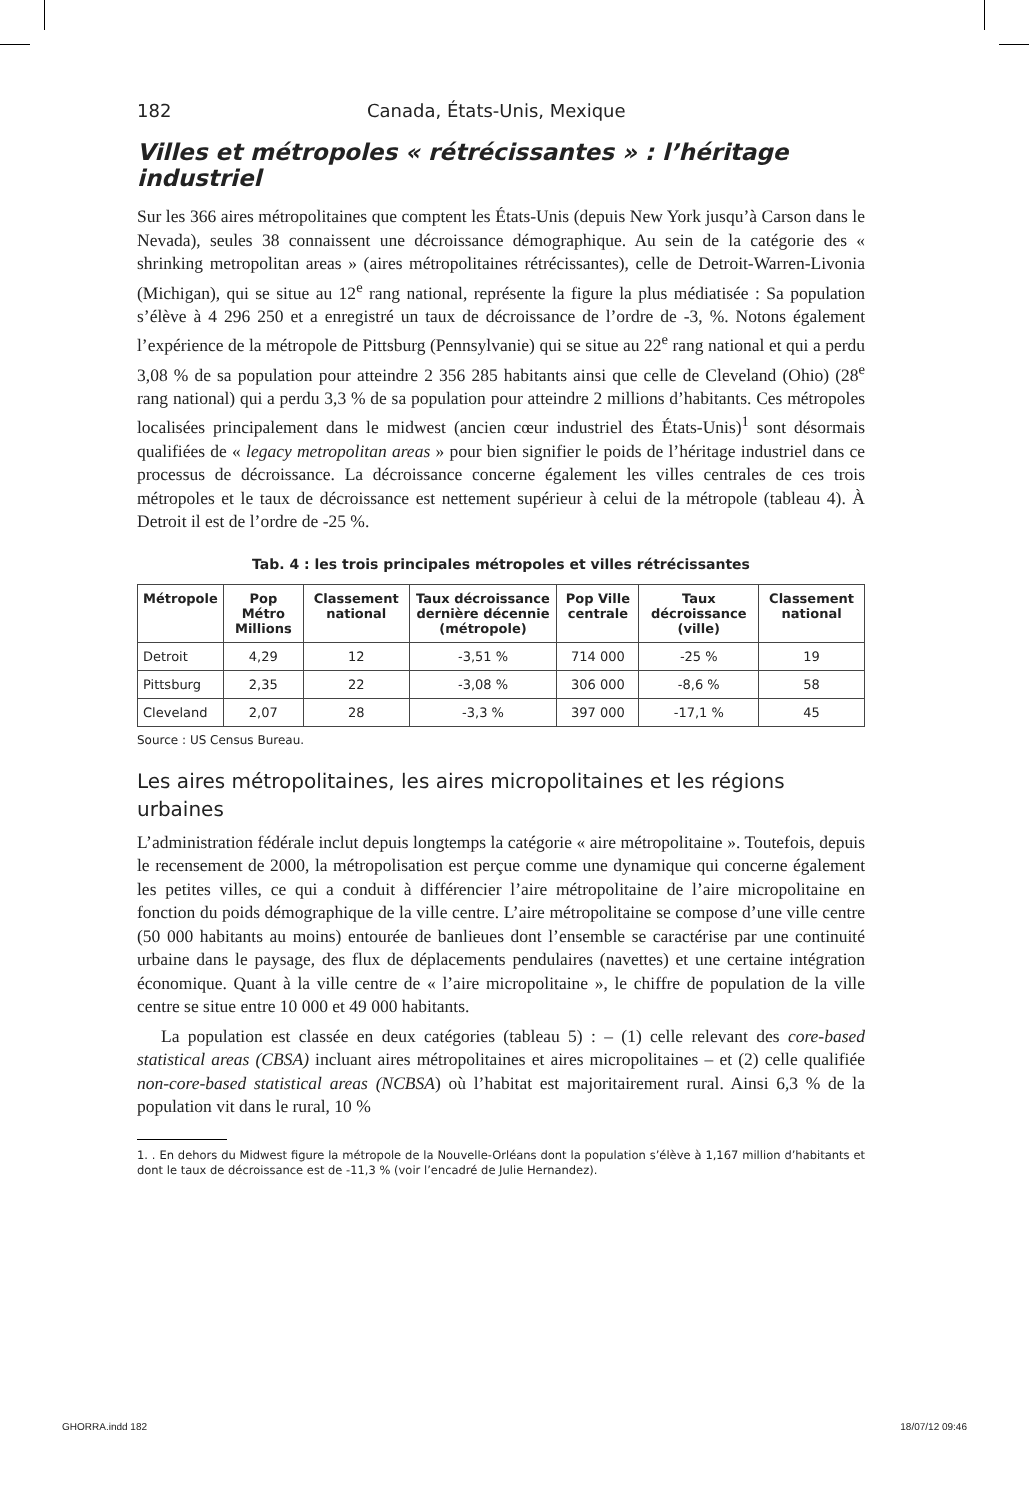182 Canada, États-Unis, Mexique
Villes et métropoles « rétrécissantes » : l’héritage industriel
Sur les 366 aires métropolitaines que comptent les États-Unis (depuis New York jusqu’à Carson dans le Nevada), seules 38 connaissent une décroissance démographique. Au sein de la catégorie des « shrinking metropolitan areas » (aires métropolitaines rétrécissantes), celle de Detroit-Warren-Livonia (Michigan), qui se situe au 12<sup>e</sup> rang national, représente la figure la plus médiatisée : Sa population s’élève à 4 296 250 et a enregistré un taux de décroissance de l’ordre de -3, %. Notons également l’expérience de la métropole de Pittsburg (Pennsylvanie) qui se situe au 22<sup>e</sup> rang national et qui a perdu 3,08 % de sa population pour atteindre 2 356 285 habitants ainsi que celle de Cleveland (Ohio) (28<sup>e</sup> rang national) qui a perdu 3,3 % de sa population pour atteindre 2 millions d’habitants. Ces métropoles localisées principalement dans le midwest (ancien cœur industriel des États-Unis)<sup>1</sup> sont désormais qualifiées de « legacy metropolitan areas » pour bien signifier le poids de l’héritage industriel dans ce processus de décroissance. La décroissance concerne également les villes centrales de ces trois métropoles et le taux de décroissance est nettement supérieur à celui de la métropole (tableau 4). À Detroit il est de l’ordre de -25 %.
Tab. 4 : les trois principales métropoles et villes rétrécissantes
| Métropole | Pop Métro Millions | Classement national | Taux décroissance dernière décennie (métropole) | Pop Ville centrale | Taux décroissance (ville) | Classement national |
| --- | --- | --- | --- | --- | --- | --- |
| Detroit | 4,29 | 12 | -3,51 % | 714 000 | -25 % | 19 |
| Pittsburg | 2,35 | 22 | -3,08 % | 306 000 | -8,6 % | 58 |
| Cleveland | 2,07 | 28 | -3,3 % | 397 000 | -17,1 % | 45 |
Source : US Census Bureau.
Les aires métropolitaines, les aires micropolitaines et les régions urbaines
L’administration fédérale inclut depuis longtemps la catégorie « aire métropolitaine ». Toutefois, depuis le recensement de 2000, la métropolisation est perçue comme une dynamique qui concerne également les petites villes, ce qui a conduit à différencier l’aire métropolitaine de l’aire micropolitaine en fonction du poids démographique de la ville centre. L’aire métropolitaine se compose d’une ville centre (50 000 habitants au moins) entourée de banlieues dont l’ensemble se caractérise par une continuité urbaine dans le paysage, des flux de déplacements pendulaires (navettes) et une certaine intégration économique. Quant à la ville centre de « l’aire micropolitaine », le chiffre de population de la ville centre se situe entre 10 000 et 49 000 habitants.
La population est classée en deux catégories (tableau 5) : – (1) celle relevant des core-based statistical areas (CBSA) incluant aires métropolitaines et aires micropolitaines – et (2) celle qualifiée non-core-based statistical areas (NCBSA) où l’habitat est majoritairement rural. Ainsi 6,3 % de la population vit dans le rural, 10 %
1. . En dehors du Midwest figure la métropole de la Nouvelle-Orléans dont la population s’élève à 1,167 million d’habitants et dont le taux de décroissance est de -11,3 % (voir l’encadré de Julie Hernandez).
GHORRA.indd 182 18/07/12 09:46